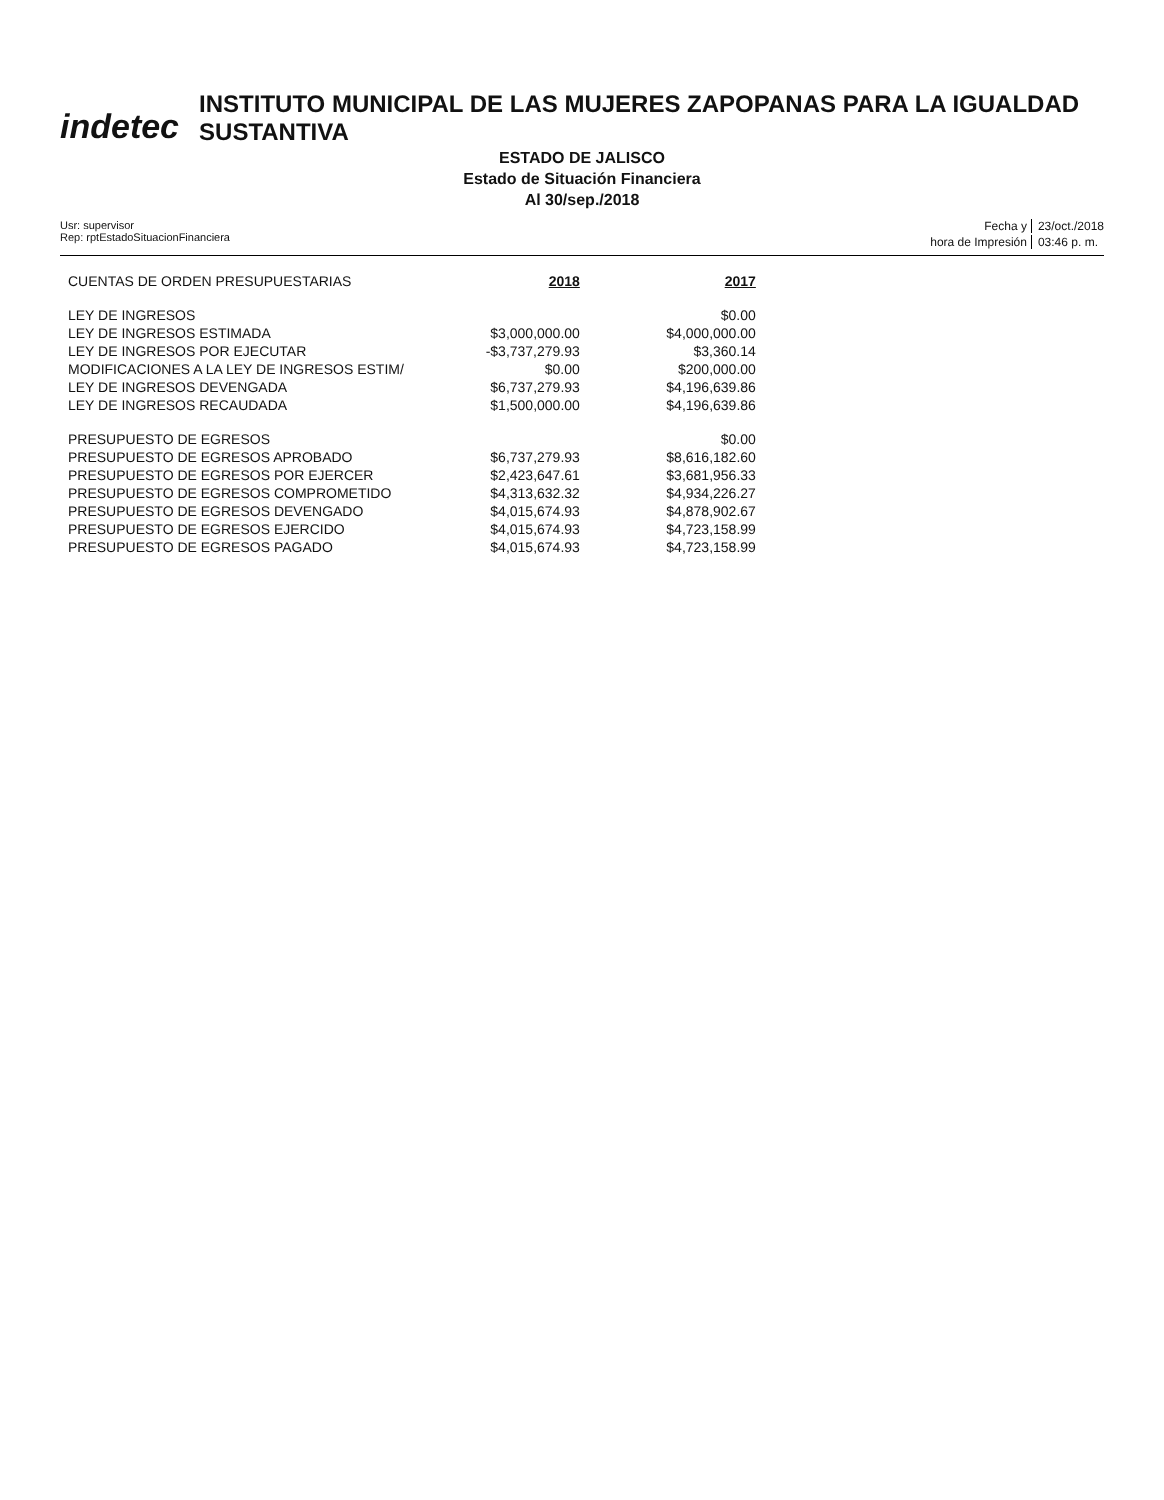indetec
INSTITUTO MUNICIPAL DE LAS MUJERES ZAPOPANAS PARA LA IGUALDAD SUSTANTIVA
ESTADO DE JALISCO
Estado de Situación Financiera
Al 30/sep./2018
Usr: supervisor
Rep: rptEstadoSituacionFinanciera
Fecha y 23/oct./2018 hora de Impresión 03:46 p. m.
| CUENTAS DE ORDEN PRESUPUESTARIAS | 2018 | 2017 |
| LEY DE INGRESOS | | $0.00 |
| LEY DE INGRESOS ESTIMADA | $3,000,000.00 | $4,000,000.00 |
| LEY DE INGRESOS POR EJECUTAR | -$3,737,279.93 | $3,360.14 |
| MODIFICACIONES A LA LEY DE INGRESOS ESTIM/ | $0.00 | $200,000.00 |
| LEY DE INGRESOS DEVENGADA | $6,737,279.93 | $4,196,639.86 |
| LEY DE INGRESOS RECAUDADA | $1,500,000.00 | $4,196,639.86 |
| PRESUPUESTO DE EGRESOS | | $0.00 |
| PRESUPUESTO DE EGRESOS APROBADO | $6,737,279.93 | $8,616,182.60 |
| PRESUPUESTO DE EGRESOS POR EJERCER | $2,423,647.61 | $3,681,956.33 |
| PRESUPUESTO DE EGRESOS COMPROMETIDO | $4,313,632.32 | $4,934,226.27 |
| PRESUPUESTO DE EGRESOS DEVENGADO | $4,015,674.93 | $4,878,902.67 |
| PRESUPUESTO DE EGRESOS EJERCIDO | $4,015,674.93 | $4,723,158.99 |
| PRESUPUESTO DE EGRESOS PAGADO | $4,015,674.93 | $4,723,158.99 |